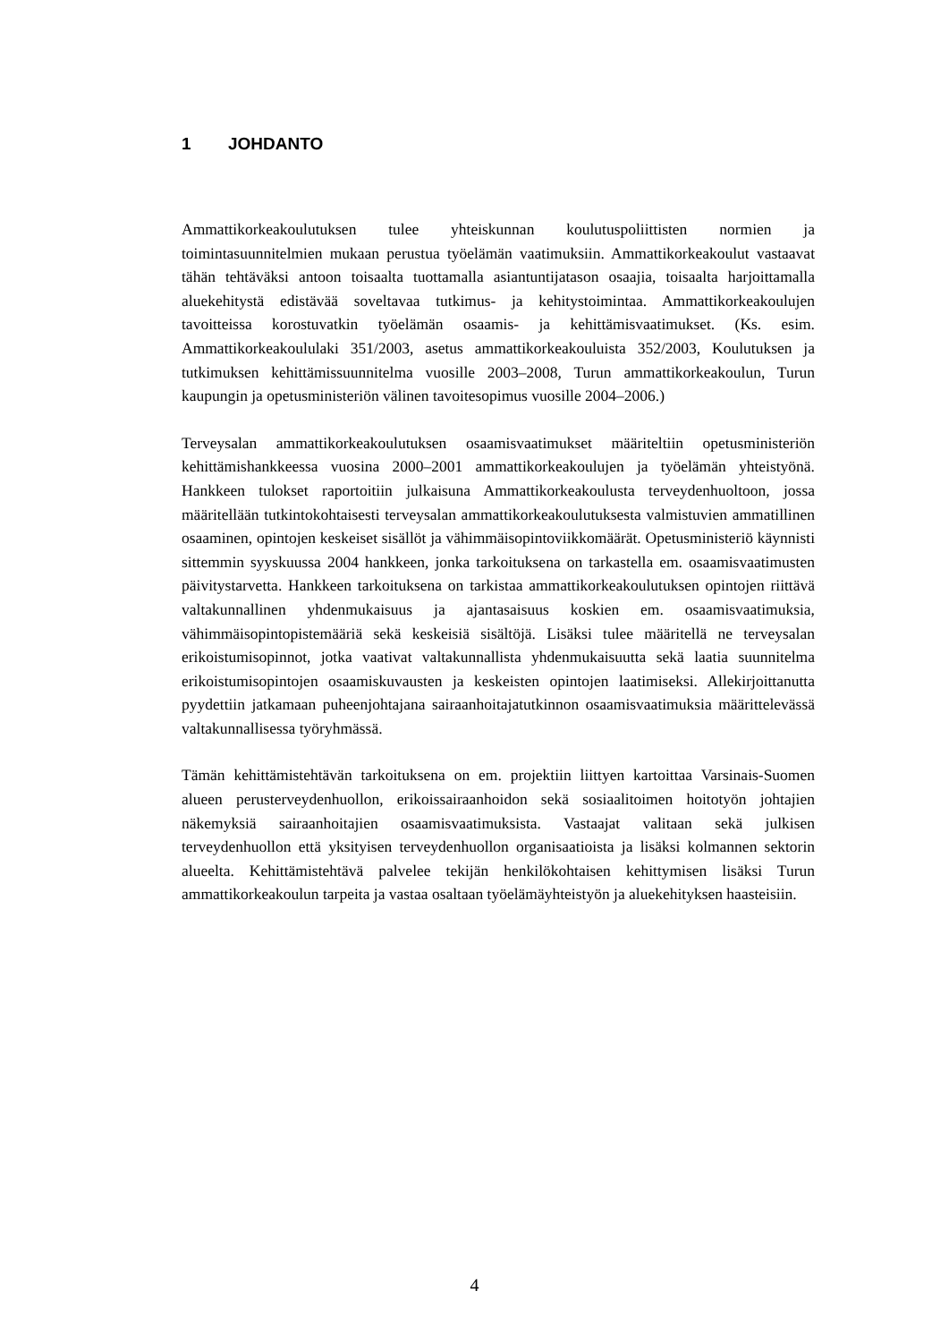1 JOHDANTO
Ammattikorkeakoulutuksen tulee yhteiskunnan koulutuspoliittisten normien ja toimintasuunnitelmien mukaan perustua työelämän vaatimuksiin. Ammattikorkeakoulut vastaavat tähän tehtäväksi antoon toisaalta tuottamalla asiantuntijatason osaajia, toisaalta harjoittamalla aluekehitystä edistävää soveltavaa tutkimus- ja kehitystoimintaa. Ammattikorkeakoulujen tavoitteissa korostuvatkin työelämän osaamis- ja kehittämisvaatimukset. (Ks. esim. Ammattikorkeakoululaki 351/2003, asetus ammattikorkeakouluista 352/2003, Koulutuksen ja tutkimuksen kehittämissuunnitelma vuosille 2003–2008, Turun ammattikorkeakoulun, Turun kaupungin ja opetusministeriön välinen tavoitesopimus vuosille 2004–2006.)
Terveysalan ammattikorkeakoulutuksen osaamisvaatimukset määriteltiin opetusministeriön kehittämishankkeessa vuosina 2000–2001 ammattikorkeakoulujen ja työelämän yhteistyönä. Hankkeen tulokset raportoitiin julkaisuna Ammattikorkeakoulusta terveydenhuoltoon, jossa määritellään tutkintokohtaisesti terveysalan ammattikorkeakoulutuksesta valmistuvien ammatillinen osaaminen, opintojen keskeiset sisällöt ja vähimmäisopintoviikkomäärät. Opetusministeriö käynnisti sittemmin syyskuussa 2004 hankkeen, jonka tarkoituksena on tarkastella em. osaamisvaatimusten päivitystarvetta. Hankkeen tarkoituksena on tarkistaa ammattikorkeakoulutuksen opintojen riittävä valtakunnallinen yhdenmukaisuus ja ajantasaisuus koskien em. osaamisvaatimuksia, vähimmäisopintopistemääriä sekä keskeisiä sisältöjä. Lisäksi tulee määritellä ne terveysalan erikoistumisopinnot, jotka vaativat valtakunnallista yhdenmukaisuutta sekä laatia suunnitelma erikoistumisopintojen osaamiskuvausten ja keskeisten opintojen laatimiseksi. Allekirjoittanutta pyydettiin jatkamaan puheenjohtajana sairaanhoitajatutkinnon osaamisvaatimuksia määrittelevässä valtakunnallisessa työryhmässä.
Tämän kehittämistehtävän tarkoituksena on em. projektiin liittyen kartoittaa Varsinais-Suomen alueen perusterveydenhuollon, erikoissairaanhoidon sekä sosiaalitoimen hoitotyön johtajien näkemyksiä sairaanhoitajien osaamisvaatimuksista. Vastaajat valitaan sekä julkisen terveydenhuollon että yksityisen terveydenhuollon organisaatioista ja lisäksi kolmannen sektorin alueelta. Kehittämistehtävä palvelee tekijän henkilökohtaisen kehittymisen lisäksi Turun ammattikorkeakoulun tarpeita ja vastaa osaltaan työelämäyhteistyön ja aluekehityksen haasteisiin.
4